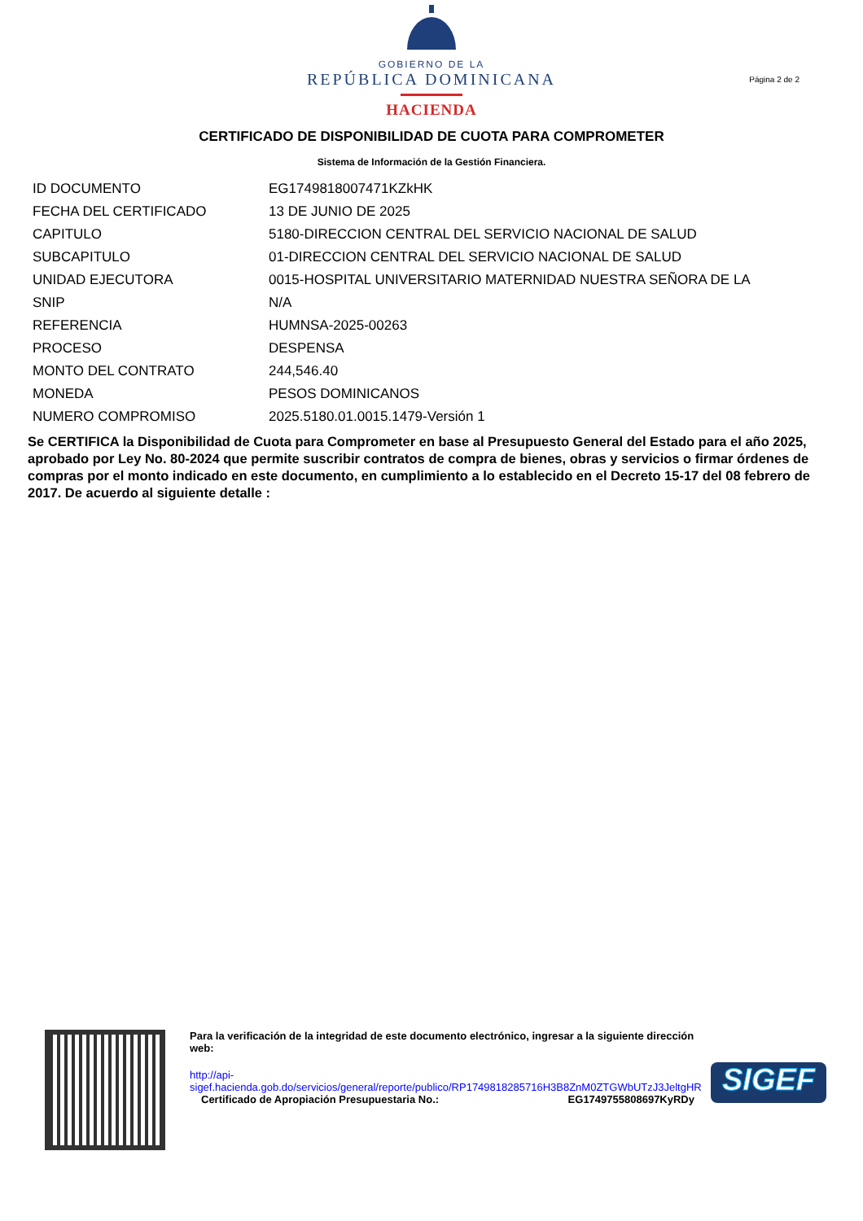GOBIERNO DE LA
REPÚBLICA DOMINICANA
HACIENDA
Página 2 de 2
CERTIFICADO DE DISPONIBILIDAD DE CUOTA PARA COMPROMETER
Sistema de Información de la Gestión Financiera.
| ID DOCUMENTO | EG1749818007471KZkHK |
| FECHA DEL CERTIFICADO | 13 DE JUNIO DE 2025 |
| CAPITULO | 5180-DIRECCION CENTRAL DEL SERVICIO NACIONAL DE SALUD |
| SUBCAPITULO | 01-DIRECCION CENTRAL DEL SERVICIO NACIONAL DE SALUD |
| UNIDAD EJECUTORA | 0015-HOSPITAL UNIVERSITARIO MATERNIDAD NUESTRA SEÑORA DE LA |
| SNIP | N/A |
| REFERENCIA | HUMNSA-2025-00263 |
| PROCESO | DESPENSA |
| MONTO DEL CONTRATO | 244,546.40 |
| MONEDA | PESOS DOMINICANOS |
| NUMERO COMPROMISO | 2025.5180.01.0015.1479-Versión 1 |
Se CERTIFICA la Disponibilidad de Cuota para Comprometer en base al Presupuesto General del Estado para el año 2025, aprobado por Ley No. 80-2024 que permite suscribir contratos de compra de bienes, obras y servicios o firmar órdenes de compras por el monto indicado en este documento, en cumplimiento a lo establecido en el Decreto 15-17 del 08 febrero de 2017. De acuerdo al siguiente detalle :
Para la verificación de la integridad de este documento electrónico, ingresar a la siguiente dirección web:
http://api-sigef.hacienda.gob.do/servicios/general/reporte/publico/RP1749818285716H3B8ZnM0ZTGWbUTzJ3JeltgHR
Certificado de Apropiación Presupuestaria No.: EG1749755808697KyRDy
SIGEF